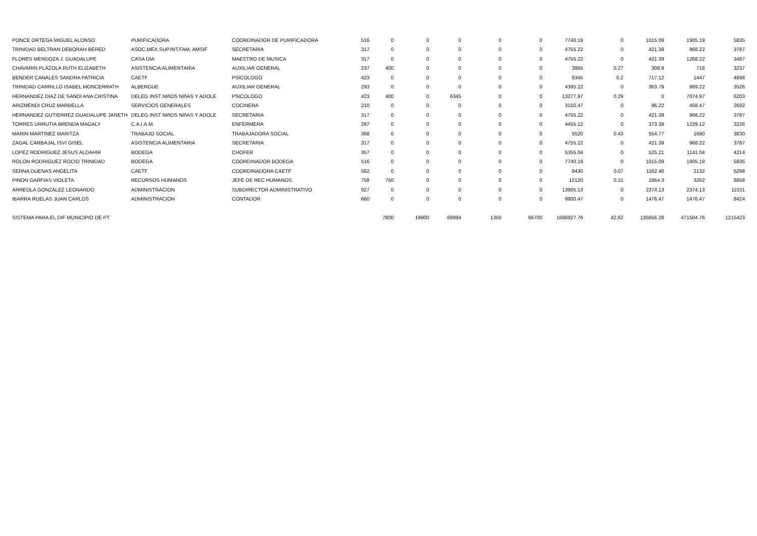| PONCE ORTEGA MIGUEL ALONSO | PURIFICADORA | COORDINADOR DE PURIFICADORA | 516 | 0 | 0 | 0 | 0 | 0 | 7740.19 | 0 | 1015.09 | 1905.19 | 5835 |
| TRINIDAD BELTRAN DEBORAH BERED | ASOC.MEX.SUP.INT.FAM. AMSIF | SECRETARIA | 317 | 0 | 0 | 0 | 0 | 0 | 4755.22 | 0 | 421.39 | 968.22 | 3787 |
| FLORES MENDOZA J. GUADALUPE | CASA DIA | MAESTRO DE MUSICA | 317 | 0 | 0 | 0 | 0 | 0 | 4755.22 | 0 | 421.39 | 1268.22 | 3487 |
| CHAVARIN PLAZOLA RUTH ELIZABETH | ASISTENCIA ALIMENTARIA | AUXILIAR GENERAL | 237 | 400 | 0 | 0 | 0 | 0 | 3955 | 0.27 | 308.9 | 718 | 3237 |
| BENDER CANALES SANDRA PATRICIA | CAETF | PSICOLOGO | 423 | 0 | 0 | 0 | 0 | 0 | 6345 | 0.2 | 717.12 | 1447 | 4898 |
| TRINIDAD CARRILLO ISABEL MONCERRATH | ALBERGUE | AUXILIAR GENERAL | 293 | 0 | 0 | 0 | 0 | 0 | 4395.22 | 0 | 363.79 | 869.22 | 3526 |
| HERNANDEZ DIAZ DE SANDI ANA CRISTINA | DELEG INST NIñOS NIñAS Y ADOLE | PSICOLOGO | 423 | 400 | 0 | 6345 | 0 | 0 | 13277.97 | 0.29 | 0 | 7074.97 | 6203 |
| ARIZMENDI CRUZ MARBELLA | SERVICIOS GENERALES | COCINERA | 210 | 0 | 0 | 0 | 0 | 0 | 3150.47 | 0 | 96.22 | 458.47 | 2692 |
| HERNANDEZ GUTIERREZ GUADALUPE JANETH | DELEG INST NIñOS NIñAS Y ADOLE | SECRETARIA | 317 | 0 | 0 | 0 | 0 | 0 | 4755.22 | 0 | 421.39 | 968.22 | 3787 |
| TORRES URRUTIA BRENDA MAGALY | C.A.I.A.M. | ENFERMERA | 297 | 0 | 0 | 0 | 0 | 0 | 4455.12 | 0 | 373.39 | 1229.12 | 3226 |
| MARIN MARTINEZ MARITZA | TRABAJO SOCIAL | TRABAJADORA SOCIAL | 368 | 0 | 0 | 0 | 0 | 0 | 5520 | 0.43 | 554.77 | 1690 | 3830 |
| ZAGAL CARBAJAL ISVI GISEL | ASISTENCIA ALIMENTARIA | SECRETARIA | 317 | 0 | 0 | 0 | 0 | 0 | 4755.22 | 0 | 421.39 | 968.22 | 3787 |
| LOPEZ RODRIGUEZ JESUS ALDAHIR | BODEGA | CHOFER | 357 | 0 | 0 | 0 | 0 | 0 | 5355.04 | 0 | 525.21 | 1141.04 | 4214 |
| ROLON RODRIGUEZ ROCIO TRINIDAD | BODEGA | COORDINADOR BODEGA | 516 | 0 | 0 | 0 | 0 | 0 | 7740.19 | 0 | 1015.09 | 1905.19 | 5835 |
| SERNA DUENAS ANGELITA | CAETF | COORDINADORA CAETF | 562 | 0 | 0 | 0 | 0 | 0 | 8430 | 0.07 | 1162.48 | 2132 | 6298 |
| PINON GARFIAS VIOLETA | RECURSOS HUMANOS | JEFE DE REC HUMANOS | 758 | 750 | 0 | 0 | 0 | 0 | 12120 | 0.15 | 1954.3 | 3262 | 8858 |
| ARREOLA GONZALEZ LEONARDO | ADMINISTRACION | SUBDIRECTOR ADMINISTRATIVO | 927 | 0 | 0 | 0 | 0 | 0 | 13905.13 | 0 | 2374.13 | 2374.13 | 11531 |
| IBARRA RUELAS JUAN CARLOS | ADMINISTRACION | CONTADOR | 660 | 0 | 0 | 0 | 0 | 0 | 9900.47 | 0 | 1476.47 | 1476.47 | 8424 |
| SISTEMA PARA EL DIF MUNICIPIO DE PT | | | | 7800 | 19900 | 68994 | 1350 | 66700 | 1686927.76 | 42.62 | 135656.28 | 471504.76 | 1215423 |